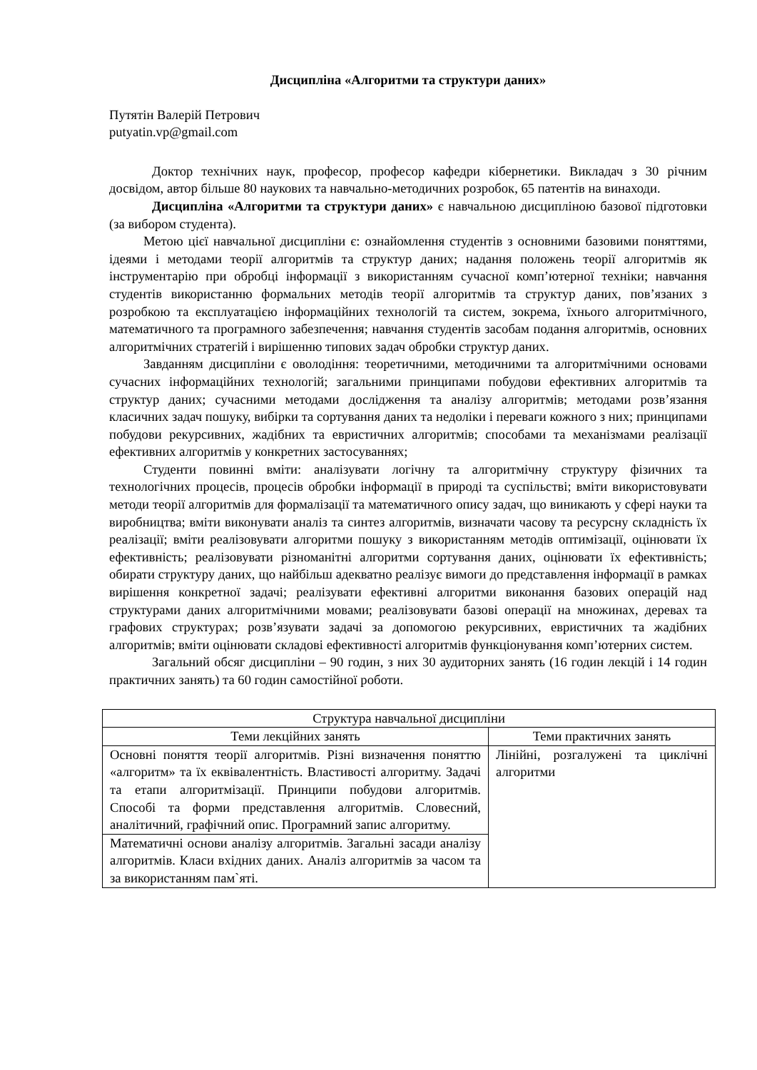Дисципліна «Алгоритми та структури даних»
Путятін Валерій Петрович
putyatin.vp@gmail.com
Доктор технічних наук, професор, професор кафедри кібернетики. Викладач з 30 річним досвідом, автор більше 80 наукових та навчально-методичних розробок, 65 патентів на винаходи.
Дисципліна «Алгоритми та структури даних» є навчальною дисципліною базової підготовки (за вибором студента).
Метою цієї навчальної дисципліни є: ознайомлення студентів з основними базовими поняттями, ідеями і методами теорії алгоритмів та структур даних; надання положень теорії алгоритмів як інструментарію при обробці інформації з використанням сучасної комп’ютерної техніки; навчання студентів використанню формальних методів теорії алгоритмів та структур даних, пов’язаних з розробкою та експлуатацією інформаційних технологій та систем, зокрема, їхнього алгоритмічного, математичного та програмного забезпечення; навчання студентів засобам подання алгоритмів, основних алгоритмічних стратегій і вирішенню типових задач обробки структур даних.
Завданням дисципліни є оволодіння: теоретичними, методичними та алгоритмічними основами сучасних інформаційних технологій; загальними принципами побудови ефективних алгоритмів та структур даних; сучасними методами дослідження та аналізу алгоритмів; методами розв’язання класичних задач пошуку, вибірки та сортування даних та недоліки і переваги кожного з них; принципами побудови рекурсивних, жадібних та евристичних алгоритмів; способами та механізмами реалізації ефективних алгоритмів у конкретних застосуваннях;
Студенти повинні вміти: аналізувати логічну та алгоритмічну структуру фізичних та технологічних процесів, процесів обробки інформації в природі та суспільстві; вміти використовувати методи теорії алгоритмів для формалізації та математичного опису задач, що виникають у сфері науки та виробництва; вміти виконувати аналіз та синтез алгоритмів, визначати часову та ресурсну складність їх реалізації; вміти реалізовувати алгоритми пошуку з використанням методів оптимізації, оцінювати їх ефективність; реалізовувати різноманітні алгоритми сортування даних, оцінювати їх ефективність; обирати структуру даних, що найбільш адекватно реалізує вимоги до представлення інформації в рамках вирішення конкретної задачі; реалізувати ефективні алгоритми виконання базових операцій над структурами даних алгоритмічними мовами; реалізовувати базові операції на множинах, деревах та графових структурах; розв’язувати задачі за допомогою рекурсивних, евристичних та жадібних алгоритмів; вміти оцінювати складові ефективності алгоритмів функціонування комп’ютерних систем.
Загальний обсяг дисципліни – 90 годин, з них 30 аудиторних занять (16 годин лекцій і 14 годин практичних занять) та 60 годин самостійної роботи.
| Структура навчальної дисципліни | |
| --- | --- |
| Теми лекційних занять | Теми практичних занять |
| Основні поняття теорії алгоритмів. Різні визначення поняттю «алгоритм» та їх еквівалентність. Властивості алгоритму. Задачі та етапи алгоритмізації. Принципи побудови алгоритмів. Способі та форми представлення алгоритмів. Словесний, аналітичний, графічний опис. Програмний запис алгоритму. | Лінійні, розгалужені та циклічні алгоритми |
| Математичні основи аналізу алгоритмів. Загальні засади аналізу алгоритмів. Класи вхідних даних. Аналіз алгоритмів за часом та за використанням пам`яті. | |